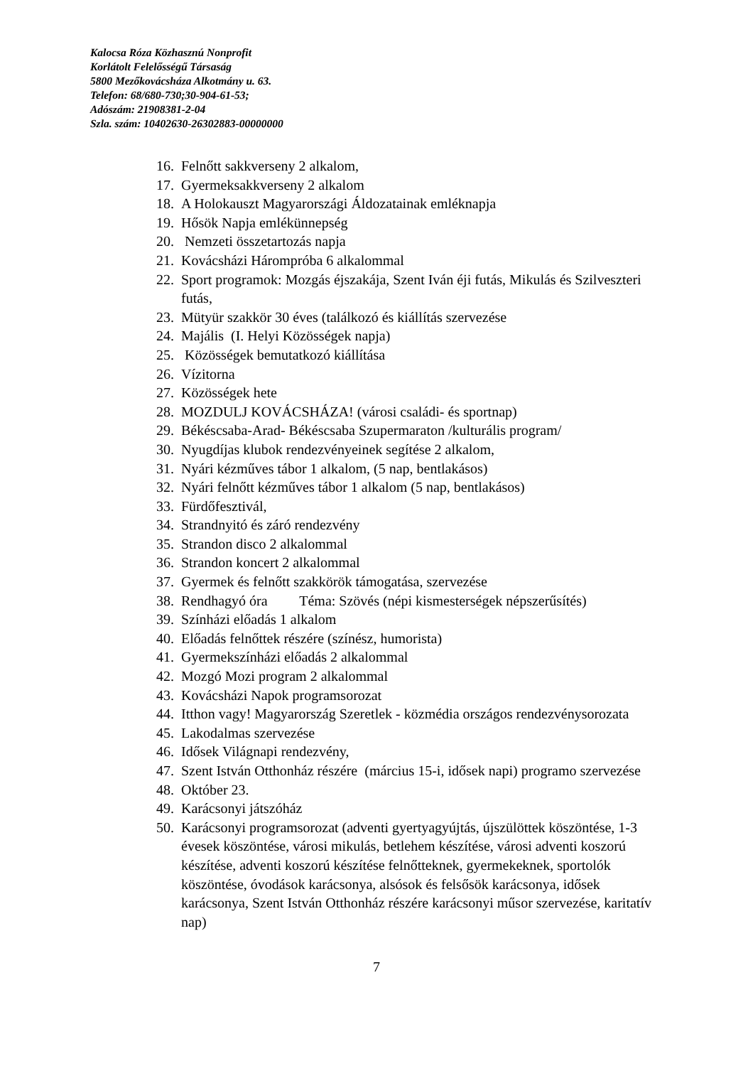Kalocsa Róza Közhasznú Nonprofit
Korlátolt Felelősségű Társaság
5800 Mezőkovácsháza Alkotmány u. 63.
Telefon: 68/680-730;30-904-61-53;
Adószám: 21908381-2-04
Szla. szám: 10402630-26302883-00000000
16. Felnőtt sakkverseny 2 alkalom,
17. Gyermeksakkverseny 2 alkalom
18. A Holokauszt Magyarországi Áldozatainak emléknapja
19. Hősök Napja emlékünnepség
20. Nemzeti összetartozás napja
21. Kovácsházi Hárompróba 6 alkalommal
22. Sport programok: Mozgás éjszakája, Szent Iván éji futás, Mikulás és Szilveszteri futás,
23. Mütyür szakkör 30 éves (találkozó és kiállítás szervezése
24. Majális (I. Helyi Közösségek napja)
25. Közösségek bemutatkozó kiállítása
26. Vízitorna
27. Közösségek hete
28. MOZDULJ KOVÁCSHÁZA! (városi családi- és sportnap)
29. Békéscsaba-Arad- Békéscsaba Szupermaraton /kulturális program/
30. Nyugdíjas klubok rendezvényeinek segítése 2 alkalom,
31. Nyári kézműves tábor 1 alkalom, (5 nap, bentlakásos)
32. Nyári felnőtt kézműves tábor 1 alkalom (5 nap, bentlakásos)
33. Fürdőfesztivál,
34. Strandnyitó és záró rendezvény
35. Strandon disco 2 alkalommal
36. Strandon koncert 2 alkalommal
37. Gyermek és felnőtt szakkörök támogatása, szervezése
38. Rendhagyó óra Téma: Szövés (népi kismesterségek népszerűsítés)
39. Színházi előadás 1 alkalom
40. Előadás felnőttek részére (színész, humorista)
41. Gyermekszínházi előadás 2 alkalommal
42. Mozgó Mozi program 2 alkalommal
43. Kovácsházi Napok programsorozat
44. Itthon vagy! Magyarország Szeretlek - közmédia országos rendezvénysorozata
45. Lakodalmas szervezése
46. Idősek Világnapi rendezvény,
47. Szent István Otthonház részére (március 15-i, idősek napi) programo szervezése
48. Október 23.
49. Karácsonyi játszóház
50. Karácsonyi programsorozat (adventi gyertyagyújtás, újszülöttek köszöntése, 1-3 évesek köszöntése, városi mikulás, betlehem készítése, városi adventi koszorú készítése, adventi koszorú készítése felnőtteknek, gyermekeknek, sportolók köszöntése, óvodások karácsonya, alsósok és felsősök karácsonya, idősek karácsonya, Szent István Otthonház részére karácsonyi műsor szervezése, karitatív nap)
7